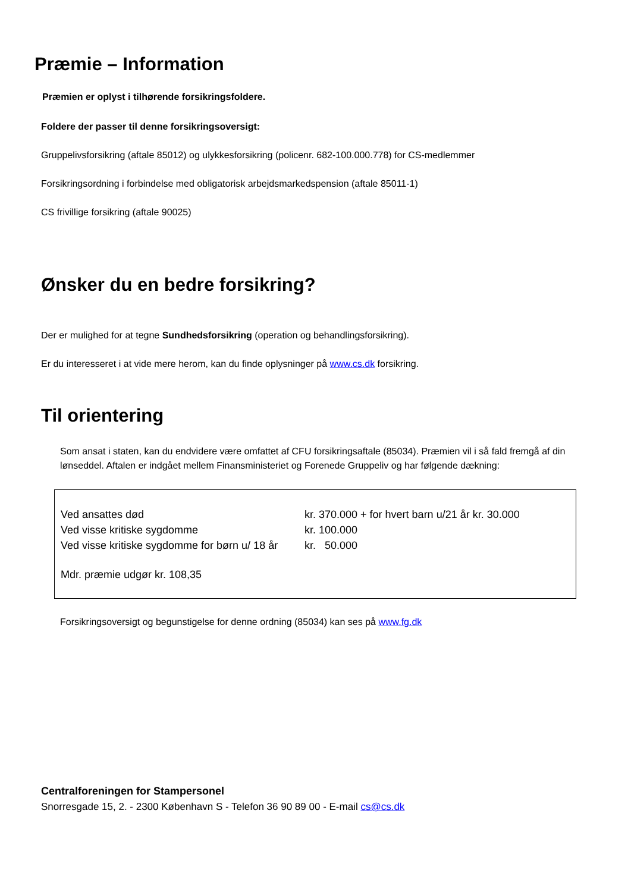Præmie – Information
Præmien er oplyst i tilhørende forsikringsfoldere.
Foldere der passer til denne forsikringsoversigt:
Gruppelivsforsikring (aftale 85012) og ulykkesforsikring (policenr. 682-100.000.778) for CS-medlemmer
Forsikringsordning i forbindelse med obligatorisk arbejdsmarkedspension (aftale 85011-1)
CS frivillige forsikring (aftale 90025)
Ønsker du en bedre forsikring?
Der er mulighed for at tegne Sundhedsforsikring (operation og behandlingsforsikring).
Er du interesseret i at vide mere herom, kan du finde oplysninger på www.cs.dk forsikring.
Til orientering
Som ansat i staten, kan du endvidere være omfattet af CFU forsikringsaftale (85034). Præmien vil i så fald fremgå af din lønseddel. Aftalen er indgået mellem Finansministeriet og Forenede Gruppeliv og har følgende dækning:
| Ved ansattes død | kr. 370.000 + for hvert barn u/21 år kr. 30.000 |
| Ved visse kritiske sygdomme | kr. 100.000 |
| Ved visse kritiske sygdomme for børn u/ 18 år | kr. 50.000 |
Mdr. præmie udgør kr. 108,35
Forsikringsoversigt og begunstigelse for denne ordning (85034) kan ses på www.fg.dk
Centralforeningen for Stampersonel
Snorresgade 15, 2. - 2300 København S - Telefon 36 90 89 00 - E-mail cs@cs.dk